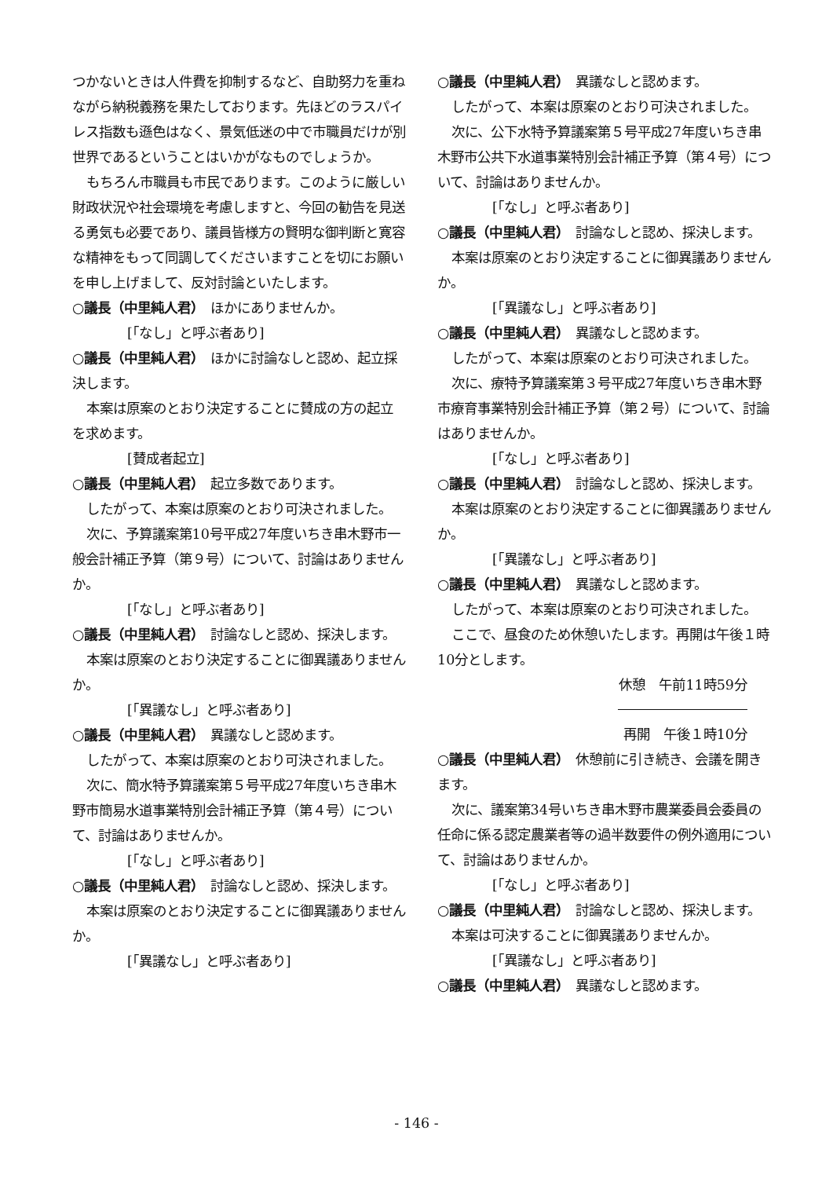つかないときは人件費を抑制するなど、自助努力を重ねながら納税義務を果たしております。先ほどのラスパイレス指数も遜色はなく、景気低迷の中で市職員だけが別世界であるということはいかがなものでしょうか。
もちろん市職員も市民であります。このように厳しい財政状況や社会環境を考慮しますと、今回の勧告を見送る勇気も必要であり、議員皆様方の賢明な御判断と寛容な精神をもって同調してくださいますことを切にお願いを申し上げまして、反対討論といたします。
○議長（中里純人君）　ほかにありませんか。
[「なし」と呼ぶ者あり]
○議長（中里純人君）　ほかに討論なしと認め、起立採決します。
本案は原案のとおり決定することに賛成の方の起立を求めます。
[賛成者起立]
○議長（中里純人君）　起立多数であります。
したがって、本案は原案のとおり可決されました。
次に、予算議案第10号平成27年度いちき串木野市一般会計補正予算（第９号）について、討論はありませんか。
[「なし」と呼ぶ者あり]
○議長（中里純人君）　討論なしと認め、採決します。
本案は原案のとおり決定することに御異議ありませんか。
[「異議なし」と呼ぶ者あり]
○議長（中里純人君）　異議なしと認めます。
したがって、本案は原案のとおり可決されました。
次に、簡水特予算議案第５号平成27年度いちき串木野市簡易水道事業特別会計補正予算（第４号）について、討論はありませんか。
[「なし」と呼ぶ者あり]
○議長（中里純人君）　討論なしと認め、採決します。
本案は原案のとおり決定することに御異議ありませんか。
[「異議なし」と呼ぶ者あり]
○議長（中里純人君）　異議なしと認めます。
したがって、本案は原案のとおり可決されました。
次に、公下水特予算議案第５号平成27年度いちき串木野市公共下水道事業特別会計補正予算（第４号）について、討論はありませんか。
[「なし」と呼ぶ者あり]
○議長（中里純人君）　討論なしと認め、採決します。
本案は原案のとおり決定することに御異議ありませんか。
[「異議なし」と呼ぶ者あり]
○議長（中里純人君）　異議なしと認めます。
したがって、本案は原案のとおり可決されました。
次に、療特予算議案第３号平成27年度いちき串木野市療育事業特別会計補正予算（第２号）について、討論はありませんか。
[「なし」と呼ぶ者あり]
○議長（中里純人君）　討論なしと認め、採決します。
本案は原案のとおり決定することに御異議ありませんか。
[「異議なし」と呼ぶ者あり]
○議長（中里純人君）　異議なしと認めます。
したがって、本案は原案のとおり可決されました。
ここで、昼食のため休憩いたします。再開は午後１時10分とします。
休憩　午前11時59分
再開　午後１時10分
○議長（中里純人君）　休憩前に引き続き、会議を開きます。
次に、議案第34号いちき串木野市農業委員会委員の任命に係る認定農業者等の過半数要件の例外適用について、討論はありませんか。
[「なし」と呼ぶ者あり]
○議長（中里純人君）　討論なしと認め、採決します。
本案は可決することに御異議ありませんか。
[「異議なし」と呼ぶ者あり]
○議長（中里純人君）　異議なしと認めます。
- 146 -